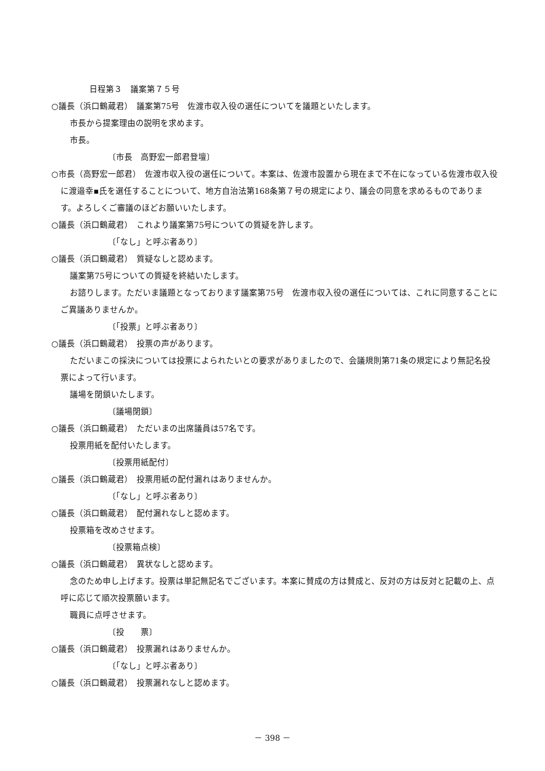日程第３　議案第７５号
○議長（浜口鶴蔵君）　議案第75号　佐渡市収入役の選任についてを議題といたします。
市長から提案理由の説明を求めます。
市長。
〔市長　高野宏一郎君登壇〕
○市長（高野宏一郎君）　佐渡市収入役の選任について。本案は、佐渡市設置から現在まで不在になっている佐渡市収入役に渡邉幸▪氏を選任することについて、地方自治法第168条第７号の規定により、議会の同意を求めるものであります。よろしくご審議のほどお願いいたします。
○議長（浜口鶴蔵君）　これより議案第75号についての質疑を許します。
〔「なし」と呼ぶ者あり〕
○議長（浜口鶴蔵君）　質疑なしと認めます。
議案第75号についての質疑を終結いたします。
お諮りします。ただいま議題となっております議案第75号　佐渡市収入役の選任については、これに同意することにご異議ありませんか。
〔「投票」と呼ぶ者あり〕
○議長（浜口鶴蔵君）　投票の声があります。
ただいまこの採決については投票によられたいとの要求がありましたので、会議規則第71条の規定により無記名投票によって行います。
議場を閉鎖いたします。
〔議場閉鎖〕
○議長（浜口鶴蔵君）　ただいまの出席議員は57名です。
投票用紙を配付いたします。
〔投票用紙配付〕
○議長（浜口鶴蔵君）　投票用紙の配付漏れはありませんか。
〔「なし」と呼ぶ者あり〕
○議長（浜口鶴蔵君）　配付漏れなしと認めます。
投票箱を改めさせます。
〔投票箱点検〕
○議長（浜口鶴蔵君）　異状なしと認めます。
念のため申し上げます。投票は単記無記名でございます。本案に賛成の方は賛成と、反対の方は反対と記載の上、点呼に応じて順次投票願います。
職員に点呼させます。
〔投　　票〕
○議長（浜口鶴蔵君）　投票漏れはありませんか。
〔「なし」と呼ぶ者あり〕
○議長（浜口鶴蔵君）　投票漏れなしと認めます。
－ 398 －